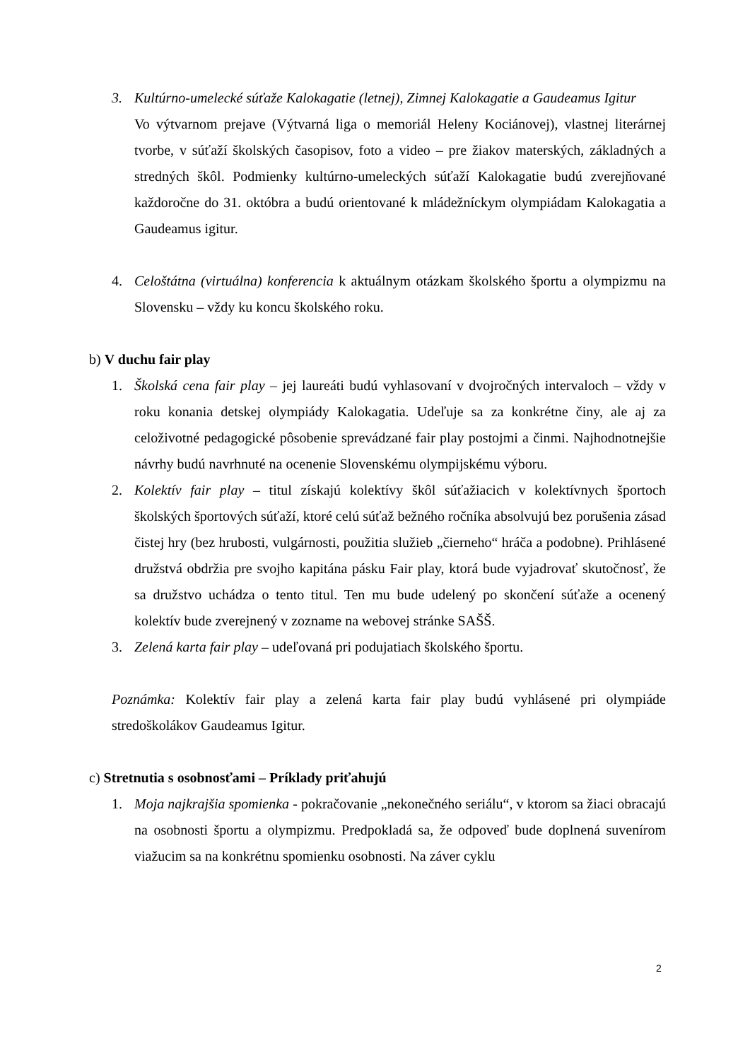3. Kultúrno-umelecké súťaže Kalokagatie (letnej), Zimnej Kalokagatie a Gaudeamus Igitur
Vo výtvarnom prejave (Výtvarná liga o memoriál Heleny Kociánovej), vlastnej literárnej tvorbe, v súťaží školských časopisov, foto a video – pre žiakov materských, základných a stredných škôl. Podmienky kultúrno-umeleckých súťaží Kalokagatie budú zverejňované každoročne do 31. októbra a budú orientované k mládežníckym olympiádam Kalokagatia a Gaudeamus igitur.
4. Celoštátna (virtuálna) konferencia k aktuálnym otázkam školského športu a olympizmu na Slovensku – vždy ku koncu školského roku.
b) V duchu fair play
1. Školská cena fair play – jej laureáti budú vyhlasovaní v dvojročných intervaloch – vždy v roku konania detskej olympiády Kalokagatia. Udeľuje sa za konkrétne činy, ale aj za celoživotné pedagogické pôsobenie sprevádzané fair play postojmi a činmi. Najhodnotnejšie návrhy budú navrhnuté na ocenenie Slovenskému olympijskému výboru.
2. Kolektív fair play – titul získajú kolektívy škôl súťažiacich v kolektívnych športoch školských športových súťaží, ktoré celú súťaž bežného ročníka absolvujú bez porušenia zásad čistej hry (bez hrubosti, vulgárnosti, použitia služieb „čierneho“ hráča a podobne). Prihlásené družstvá obdržia pre svojho kapitána pásku Fair play, ktorá bude vyjadrovať skutočnosť, že sa družstvo uchádza o tento titul. Ten mu bude udelený po skončení súťaže a ocenený kolektív bude zverejnený v zozname na webovej stránke SAŠŠ.
3. Zelená karta fair play – udeľovaná pri podujatiach školského športu.
Poznámka: Kolektív fair play a zelená karta fair play budú vyhlásené pri olympiáde stredoškolákov Gaudeamus Igitur.
c) Stretnutia s osobnosťami – Príklady priťahujú
1. Moja najkrajšia spomienka - pokračovanie „nekonečného seriálu“, v ktorom sa žiaci obracajú na osobnosti športu a olympizmu. Predpokladá sa, že odpoveď bude doplnená suvenírom viažucim sa na konkrétnu spomienku osobnosti. Na záver cyklu
2